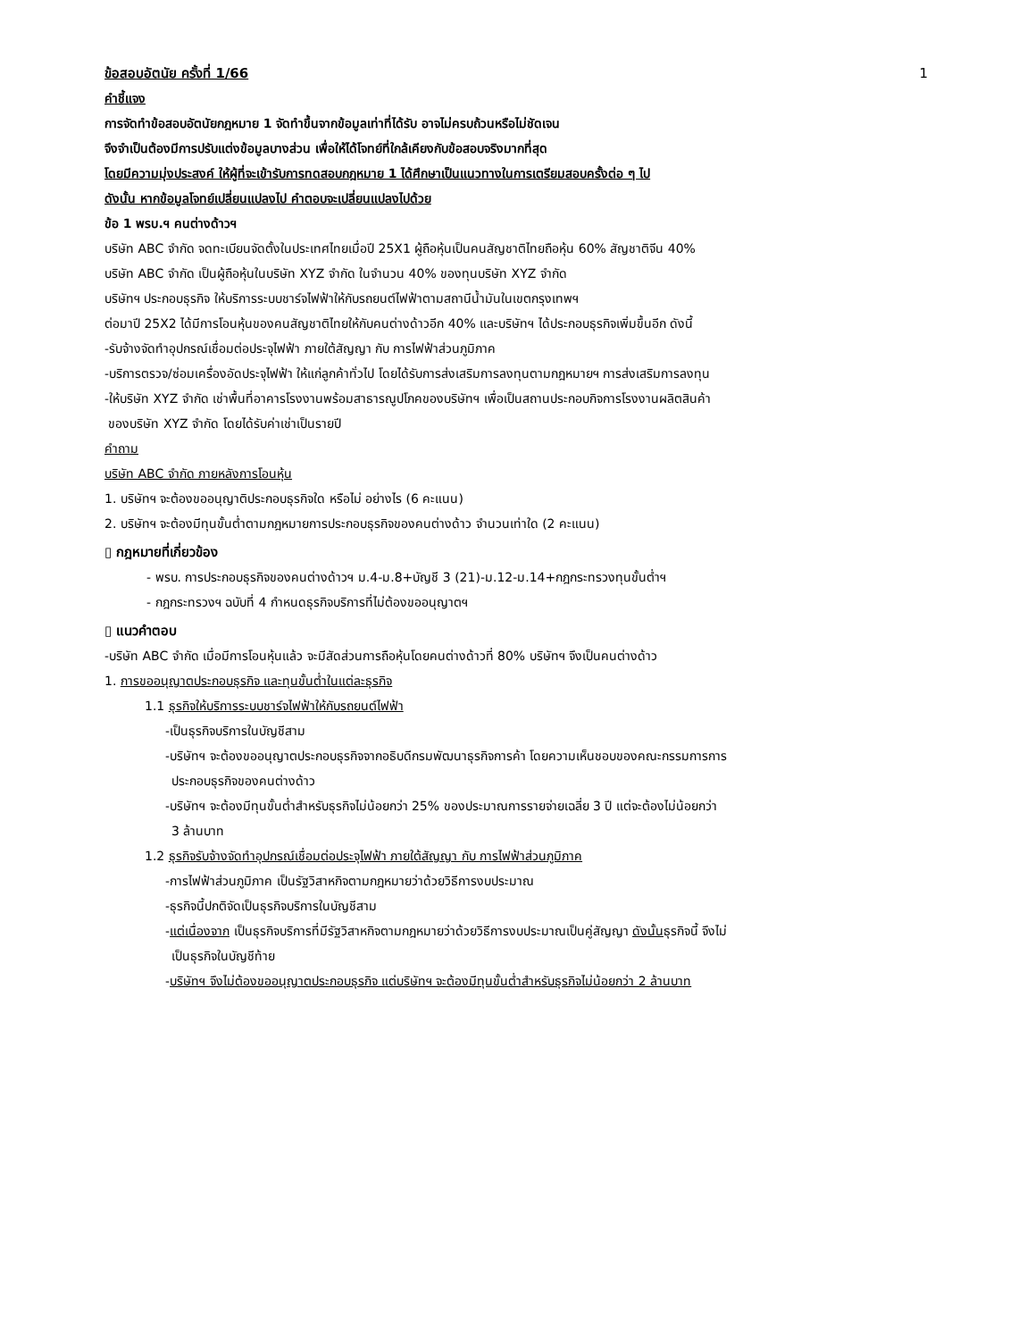ข้อสอบอัตนัย ครั้งที่ 1/66 1
คำชี้แจง
การจัดทำข้อสอบอัตนัยกฎหมาย 1 จัดทำขึ้นจากข้อมูลเท่าที่ได้รับ อาจไม่ครบถ้วนหรือไม่ชัดเจน
จึงจำเป็นต้องมีการปรับแต่งข้อมูลบางส่วน เพื่อให้ได้โจทย์ที่ใกล้เคียงกับข้อสอบจริงมากที่สุด
โดยมีความมุ่งประสงค์ ให้ผู้ที่จะเข้ารับการทดสอบกฎหมาย 1 ได้ศึกษาเป็นแนวทางในการเตรียมสอบครั้งต่อ ๆ ไป
ดังนั้น หากข้อมูลโจทย์เปลี่ยนแปลงไป คำตอบจะเปลี่ยนแปลงไปด้วย
ข้อ 1 พรบ.ฯ คนต่างด้าวฯ
บริษัท ABC จำกัด จดทะเบียนจัดตั้งในประเทศไทยเมื่อปี 25X1 ผู้ถือหุ้นเป็นคนสัญชาติไทยถือหุ้น 60% สัญชาติจีน 40%
บริษัท ABC จำกัด เป็นผู้ถือหุ้นในบริษัท XYZ จำกัด ในจำนวน 40% ของทุนบริษัท XYZ จำกัด
บริษัทฯ ประกอบธุรกิจ ให้บริการระบบชาร์จไฟฟ้าให้กับรถยนต์ไฟฟ้าตามสถานีน้ำมันในเขตกรุงเทพฯ
ต่อมาปี 25X2 ได้มีการโอนหุ้นของคนสัญชาติไทยให้กับคนต่างด้าวอีก 40% และบริษัทฯ ได้ประกอบธุรกิจเพิ่มขึ้นอีก ดังนี้
-รับจ้างจัดทำอุปกรณ์เชื่อมต่อประจุไฟฟ้า ภายใต้สัญญา กับ การไฟฟ้าส่วนภูมิภาค
-บริการตรวจ/ซ่อมเครื่องอัดประจุไฟฟ้า ให้แก่ลูกค้าทั่วไป โดยได้รับการส่งเสริมการลงทุนตามกฎหมายฯ การส่งเสริมการลงทุน
-ให้บริษัท XYZ จำกัด เช่าพื้นที่อาคารโรงงานพร้อมสาธารณูปโภคของบริษัทฯ เพื่อเป็นสถานประกอบกิจการโรงงานผลิตสินค้า
ของบริษัท XYZ จำกัด โดยได้รับค่าเช่าเป็นรายปี
คำถาม
บริษัท ABC จำกัด ภายหลังการโอนหุ้น
1. บริษัทฯ จะต้องขออนุญาติประกอบธุรกิจใด หรือไม่ อย่างไร (6 คะแนน)
2. บริษัทฯ จะต้องมีทุนขั้นต่ำตามกฎหมายการประกอบธุรกิจของคนต่างด้าว จำนวนเท่าใด (2 คะแนน)
▯ กฎหมายที่เกี่ยวข้อง
- พรบ. การประกอบธุรกิจของคนต่างด้าวฯ ม.4-ม.8+บัญชี 3 (21)-ม.12-ม.14+กฎกระทรวงทุนขั้นต่ำฯ
- กฎกระทรวงฯ ฉบับที่ 4 กำหนดธุรกิจบริการที่ไม่ต้องขออนุญาตฯ
▯ แนวคำตอบ
-บริษัท ABC จำกัด เมื่อมีการโอนหุ้นแล้ว จะมีสัดส่วนการถือหุ้นโดยคนต่างด้าวที่ 80% บริษัทฯ จึงเป็นคนต่างด้าว
1. การขออนุญาตประกอบธุรกิจ และทุนขั้นต่ำในแต่ละธุรกิจ
1.1 ธุรกิจให้บริการระบบชาร์จไฟฟ้าให้กับรถยนต์ไฟฟ้า
-เป็นธุรกิจบริการในบัญชีสาม
-บริษัทฯ จะต้องขออนุญาตประกอบธุรกิจจากอธิบดีกรมพัฒนาธุรกิจการค้า โดยความเห็นชอบของคณะกรรมการการ
ประกอบธุรกิจของคนต่างด้าว
-บริษัทฯ จะต้องมีทุนขั้นต่ำสำหรับธุรกิจไม่น้อยกว่า 25% ของประมาณการรายจ่ายเฉลี่ย 3 ปี แต่จะต้องไม่น้อยกว่า
3 ล้านบาท
1.2 ธุรกิจรับจ้างจัดทำอุปกรณ์เชื่อมต่อประจุไฟฟ้า ภายใต้สัญญา กับ การไฟฟ้าส่วนภูมิภาค
-การไฟฟ้าส่วนภูมิภาค เป็นรัฐวิสาหกิจตามกฎหมายว่าด้วยวิธีการงบประมาณ
-ธุรกิจนี้ปกติจัดเป็นธุรกิจบริการในบัญชีสาม
-แต่เนื่องจาก เป็นธุรกิจบริการที่มีรัฐวิสาหกิจตามกฎหมายว่าด้วยวิธีการงบประมาณเป็นคู่สัญญา ดังนั้นธุรกิจนี้ จึงไม่
เป็นธุรกิจในบัญชีท้าย
-บริษัทฯ จึงไม่ต้องขออนุญาตประกอบธุรกิจ แต่บริษัทฯ จะต้องมีทุนขั้นต่ำสำหรับธุรกิจไม่น้อยกว่า 2 ล้านบาท